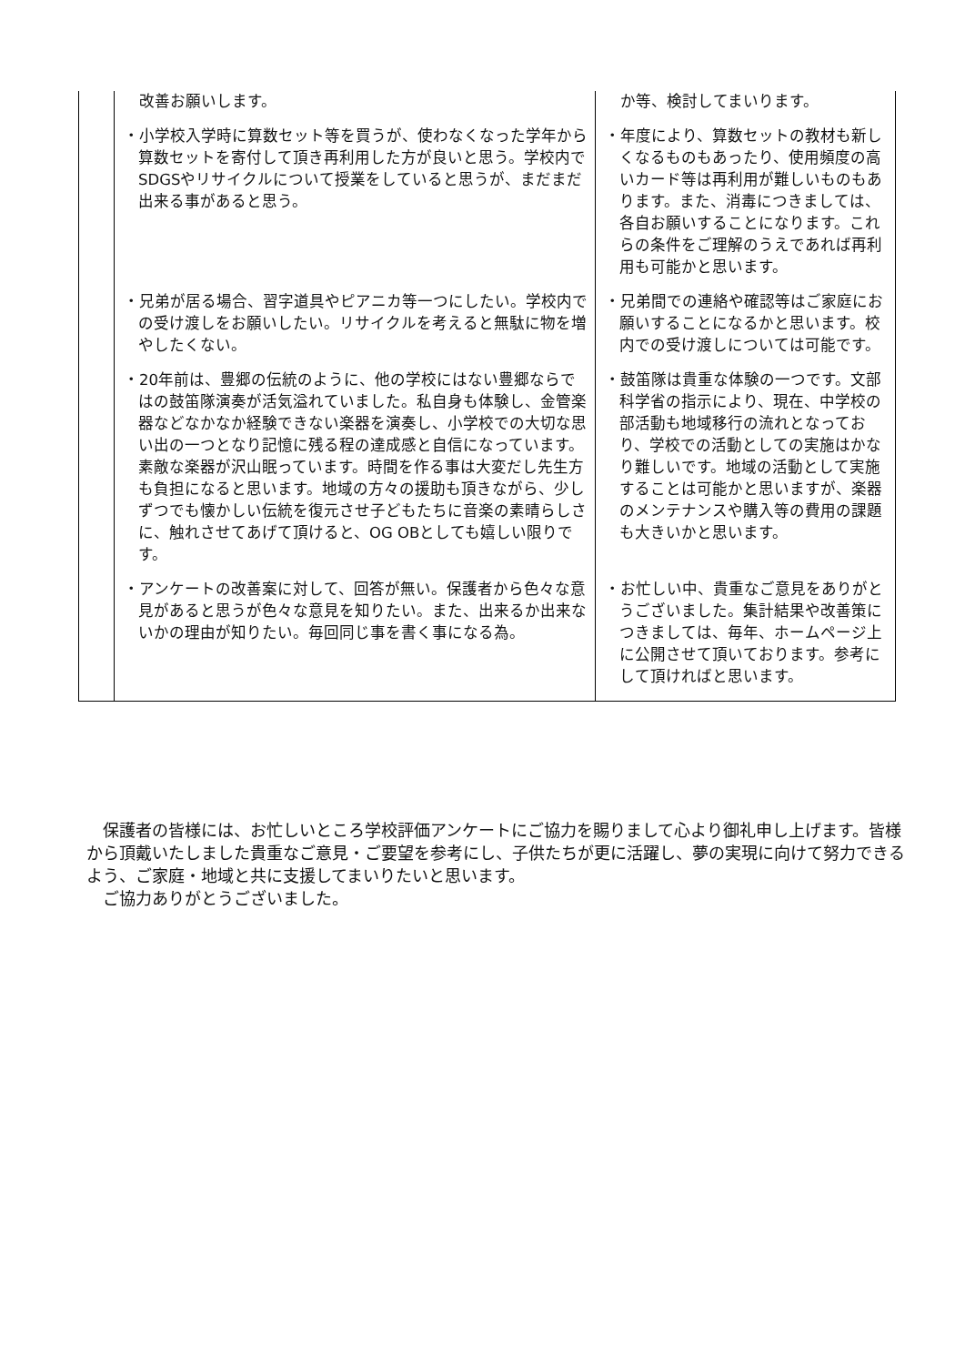| | 改善お願いします。 | か等、検討してまいります。 |
| | ・小学校入学時に算数セット等を買うが、使わなくなった学年から算数セットを寄付して頂き再利用した方が良いと思う。学校内でSDGSやリサイクルについて授業をしていると思うが、まだまだ出来る事があると思う。 | ・年度により、算数セットの教材も新しくなるものもあったり、使用頻度の高いカード等は再利用が難しいものもあります。また、消毒につきましては、各自お願いすることになります。これらの条件をご理解のうえであれば再利用も可能かと思います。 |
| | ・兄弟が居る場合、習字道具やピアニカ等一つにしたい。学校内での受け渡しをお願いしたい。リサイクルを考えると無駄に物を増やしたくない。 | ・兄弟間での連絡や確認等はご家庭にお願いすることになるかと思います。校内での受け渡しについては可能です。 |
| | ・20年前は、豊郷の伝統のように、他の学校にはない豊郷ならではの鼓笛隊演奏が活気溢れていました。私自身も体験し、金管楽器などなかなか経験できない楽器を演奏し、小学校での大切な思い出の一つとなり記憶に残る程の達成感と自信になっています。素敵な楽器が沢山眠っています。時間を作る事は大変だし先生方も負担になると思います。地域の方々の援助も頂きながら、少しずつでも懐かしい伝統を復元させ子どもたちに音楽の素晴らしさに、触れさせてあげて頂けると、OG OBとしても嬉しい限りです。 | ・鼓笛隊は貴重な体験の一つです。文部科学省の指示により、現在、中学校の部活動も地域移行の流れとなっており、学校での活動としての実施はかなり難しいです。地域の活動として実施することは可能かと思いますが、楽器のメンテナンスや購入等の費用の課題も大きいかと思います。 |
| | ・アンケートの改善案に対して、回答が無い。保護者から色々な意見があると思うが色々な意見を知りたい。また、出来るか出来ないかの理由が知りたい。毎回同じ事を書く事になる為。 | ・お忙しい中、貴重なご意見をありがとうございました。集計結果や改善策につきましては、毎年、ホームページ上に公開させて頂いております。参考にして頂ければと思います。 |
　保護者の皆様には、お忙しいところ学校評価アンケートにご協力を賜りまして心より御礼申し上げます。皆様から頂戴いたしました貴重なご意見・ご要望を参考にし、子供たちが更に活躍し、夢の実現に向けて努力できるよう、ご家庭・地域と共に支援してまいりたいと思います。
　ご協力ありがとうございました。